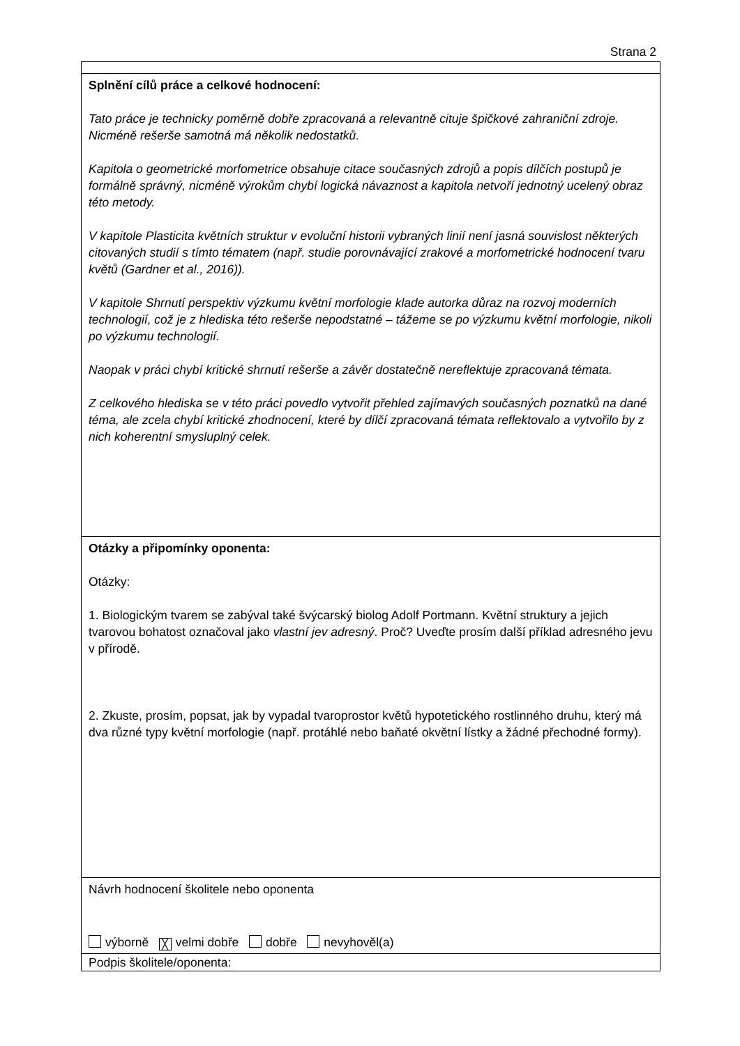Strana 2
| Splnění cílů práce a celkové hodnocení: Tato práce je technicky poměrně dobře zpracovaná a relevantně cituje špičkové zahraniční zdroje. Nicméně rešerše samotná má několik nedostatků. Kapitola o geometrické morfometrice obsahuje citace současných zdrojů a popis dílčích postupů je formálně správný, nicméně výrokům chybí logická návaznost a kapitola netvoří jednotný ucelený obraz této metody. V kapitole Plasticita květních struktur v evoluční historii vybraných linií není jasná souvislost některých citovaných studií s tímto tématem (např. studie porovnávající zrakové a morfometrické hodnocení tvaru květů (Gardner et al., 2016)). V kapitole Shrnutí perspektiv výzkumu květní morfologie klade autorka důraz na rozvoj moderních technologií, což je z hlediska této rešerše nepodstatné – tážeme se po výzkumu květní morfologie, nikoli po výzkumu technologií. Naopak v práci chybí kritické shrnutí rešerše a závěr dostatečně nereflektuje zpracovaná témata. Z celkového hlediska se v této práci povedlo vytvořit přehled zajímavých současných poznatků na dané téma, ale zcela chybí kritické zhodnocení, které by dílčí zpracovaná témata reflektovalo a vytvořilo by z nich koherentní smysluplný celek. |
| Otázky a připomínky oponenta: Otázky: 1. Biologickým tvarem se zabýval také švýcarský biolog Adolf Portmann. Květní struktury a jejich tvarovou bohatost označoval jako vlastní jev adresný . Proč? Uveďte prosím další příklad adresného jevu v přírodě. 2. Zkuste, prosím, popsat, jak by vypadal tvaroprostor květů hypotetického rostlinného druhu, který má dva různé typy květní morfologie (např. protáhlé nebo baňaté okvětní lístky a žádné přechodné formy). |
| Návrh hodnocení školitele nebo oponenta výborně ╳ velmi dobře dobře nevyhověl(a) |
| Podpis školitele/oponenta: |